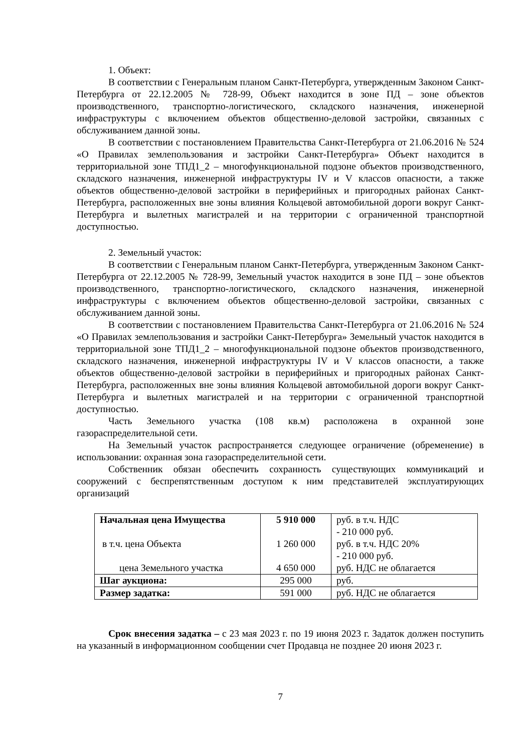1. Объект:
В соответствии с Генеральным планом Санкт-Петербурга, утвержденным Законом Санкт-Петербурга от 22.12.2005 № 728-99, Объект находится в зоне ПД – зоне объектов производственного, транспортно-логистического, складского назначения, инженерной инфраструктуры с включением объектов общественно-деловой застройки, связанных с обслуживанием данной зоны.
В соответствии с постановлением Правительства Санкт-Петербурга от 21.06.2016 № 524 «О Правилах землепользования и застройки Санкт-Петербурга» Объект находится в территориальной зоне ТПД1_2 – многофункциональной подзоне объектов производственного, складского назначения, инженерной инфраструктуры IV и V классов опасности, а также объектов общественно-деловой застройки в периферийных и пригородных районах Санкт-Петербурга, расположенных вне зоны влияния Кольцевой автомобильной дороги вокруг Санкт-Петербурга и вылетных магистралей и на территории с ограниченной транспортной доступностью.
2. Земельный участок:
В соответствии с Генеральным планом Санкт-Петербурга, утвержденным Законом Санкт-Петербурга от 22.12.2005 № 728-99, Земельный участок находится в зоне ПД – зоне объектов производственного, транспортно-логистического, складского назначения, инженерной инфраструктуры с включением объектов общественно-деловой застройки, связанных с обслуживанием данной зоны.
В соответствии с постановлением Правительства Санкт-Петербурга от 21.06.2016 № 524 «О Правилах землепользования и застройки Санкт-Петербурга» Земельный участок находится в территориальной зоне ТПД1_2 – многофункциональной подзоне объектов производственного, складского назначения, инженерной инфраструктуры IV и V классов опасности, а также объектов общественно-деловой застройки в периферийных и пригородных районах Санкт-Петербурга, расположенных вне зоны влияния Кольцевой автомобильной дороги вокруг Санкт-Петербурга и вылетных магистралей и на территории с ограниченной транспортной доступностью.
Часть Земельного участка (108 кв.м) расположена в охранной зоне газораспределительной сети.
На Земельный участок распространяется следующее ограничение (обременение) в использовании: охранная зона газораспределительной сети.
Собственник обязан обеспечить сохранность существующих коммуникаций и сооружений с беспрепятственным доступом к ним представителей эксплуатирующих организаций
| Начальная цена Имущества в т.ч. цена Объекта цена Земельного участка | 5 910 000 1 260 000 4 650 000 | руб. в т.ч. НДС - 210 000 руб. руб. в т.ч. НДС 20% - 210 000 руб. руб. НДС не облагается |
| Шаг аукциона: | 295 000 | руб. |
| Размер задатка: | 591 000 | руб. НДС не облагается |
Срок внесения задатка – с 23 мая 2023 г. по 19 июня 2023 г. Задаток должен поступить на указанный в информационном сообщении счет Продавца не позднее 20 июня 2023 г.
7